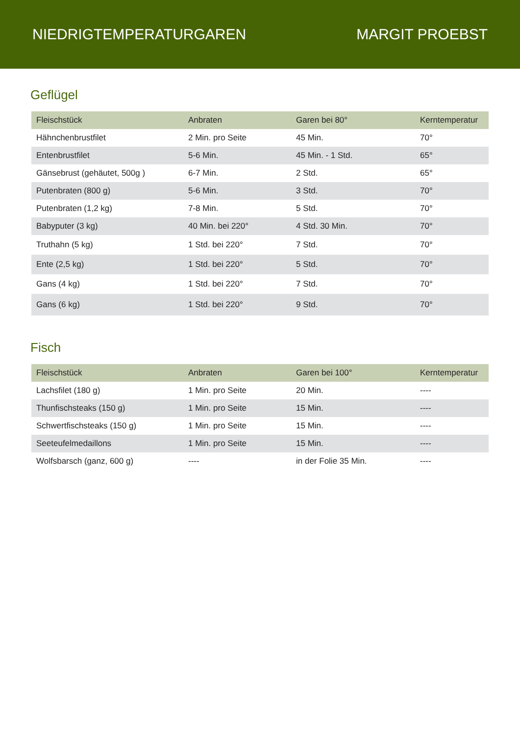NIEDRIGTEMPERATURGAREN MARGIT PROEBST
Geflügel
| Fleischstück | Anbraten | Garen bei 80° | Kerntemperatur |
| --- | --- | --- | --- |
| Hähnchenbrustfilet | 2 Min. pro Seite | 45 Min. | 70° |
| Entenbrustfilet | 5-6 Min. | 45 Min. - 1 Std. | 65° |
| Gänsebrust (gehäutet, 500g ) | 6-7 Min. | 2 Std. | 65° |
| Putenbraten (800 g) | 5-6 Min. | 3 Std. | 70° |
| Putenbraten (1,2 kg) | 7-8 Min. | 5 Std. | 70° |
| Babyputer (3 kg) | 40 Min. bei 220° | 4 Std. 30 Min. | 70° |
| Truthahn (5 kg) | 1 Std. bei 220° | 7 Std. | 70° |
| Ente (2,5 kg) | 1 Std. bei 220° | 5 Std. | 70° |
| Gans (4 kg) | 1 Std. bei 220° | 7 Std. | 70° |
| Gans (6 kg) | 1 Std. bei 220° | 9 Std. | 70° |
Fisch
| Fleischstück | Anbraten | Garen bei 100° | Kerntemperatur |
| --- | --- | --- | --- |
| Lachsfilet (180 g) | 1 Min. pro Seite | 20 Min. | ---- |
| Thunfischsteaks (150 g) | 1 Min. pro Seite | 15 Min. | ---- |
| Schwertfischsteaks (150 g) | 1 Min. pro Seite | 15 Min. | ---- |
| Seeteufelmedaillons | 1 Min. pro Seite | 15 Min. | ---- |
| Wolfsbarsch (ganz, 600 g) | ---- | in der Folie 35 Min. | ---- |